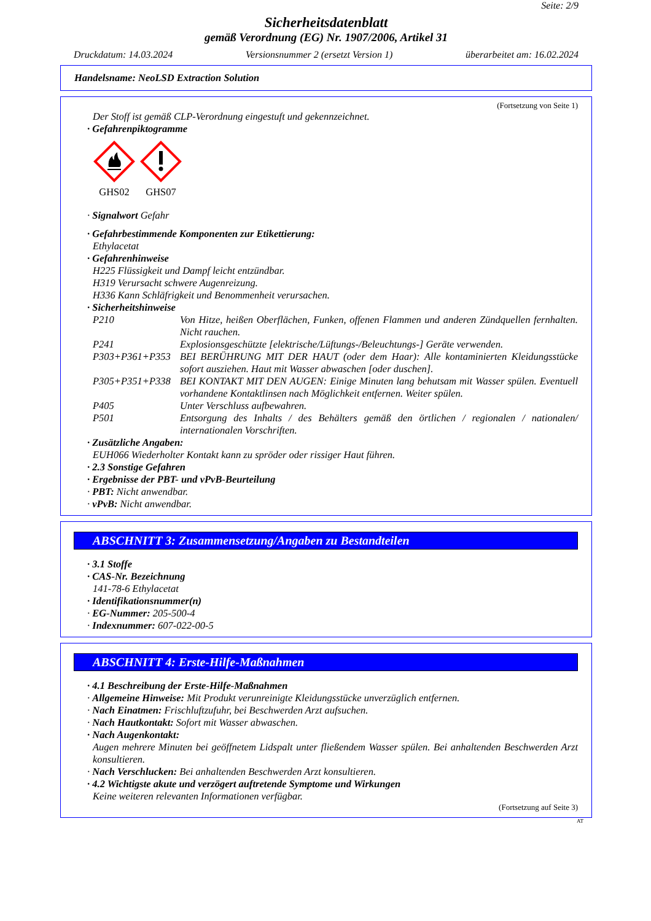Seite: 2/9
Sicherheitsdatenblatt
gemäß Verordnung (EG) Nr. 1907/2006, Artikel 31
Druckdatum: 14.03.2024 Versionsnummer 2 (ersetzt Version 1) überarbeitet am: 16.02.2024
Handelsname: NeoLSD Extraction Solution
(Fortsetzung von Seite 1)
Der Stoff ist gemäß CLP-Verordnung eingestuft und gekennzeichnet.
· Gefahrenpiktogramme
GHS02
GHS07
· Signalwort Gefahr
· Gefahrbestimmende Komponenten zur Etikettierung:
Ethylacetat
· Gefahrenhinweise
H225 Flüssigkeit und Dampf leicht entzündbar.
H319 Verursacht schwere Augenreizung.
H336 Kann Schläfrigkeit und Benommenheit verursachen.
· Sicherheitshinweise
P210 Von Hitze, heißen Oberflächen, Funken, offenen Flammen und anderen Zündquellen fernhalten. Nicht rauchen.
P241 Explosionsgeschützte [elektrische/Lüftungs-/Beleuchtungs-] Geräte verwenden.
P303+P361+P353 BEI BERÜHRUNG MIT DER HAUT (oder dem Haar): Alle kontaminierten Kleidungsstücke sofort ausziehen. Haut mit Wasser abwaschen [oder duschen].
P305+P351+P338 BEI KONTAKT MIT DEN AUGEN: Einige Minuten lang behutsam mit Wasser spülen. Eventuell vorhandene Kontaktlinsen nach Möglichkeit entfernen. Weiter spülen.
P405 Unter Verschluss aufbewahren.
P501 Entsorgung des Inhalts / des Behälters gemäß den örtlichen / regionalen / nationalen/ internationalen Vorschriften.
· Zusätzliche Angaben:
EUH066 Wiederholter Kontakt kann zu spröder oder rissiger Haut führen.
· 2.3 Sonstige Gefahren
· Ergebnisse der PBT- und vPvB-Beurteilung
· PBT: Nicht anwendbar.
· vPvB: Nicht anwendbar.
ABSCHNITT 3: Zusammensetzung/Angaben zu Bestandteilen
· 3.1 Stoffe
· CAS-Nr. Bezeichnung
141-78-6 Ethylacetat
· Identifikationsnummer(n)
· EG-Nummer: 205-500-4
· Indexnummer: 607-022-00-5
ABSCHNITT 4: Erste-Hilfe-Maßnahmen
· 4.1 Beschreibung der Erste-Hilfe-Maßnahmen
· Allgemeine Hinweise: Mit Produkt verunreinigte Kleidungsstücke unverzüglich entfernen.
· Nach Einatmen: Frischluftzufuhr, bei Beschwerden Arzt aufsuchen.
· Nach Hautkontakt: Sofort mit Wasser abwaschen.
· Nach Augenkontakt:
Augen mehrere Minuten bei geöffnetem Lidspalt unter fließendem Wasser spülen. Bei anhaltenden Beschwerden Arzt konsultieren.
· Nach Verschlucken: Bei anhaltenden Beschwerden Arzt konsultieren.
· 4.2 Wichtigste akute und verzögert auftretende Symptome und Wirkungen
Keine weiteren relevanten Informationen verfügbar.
(Fortsetzung auf Seite 3)
AT